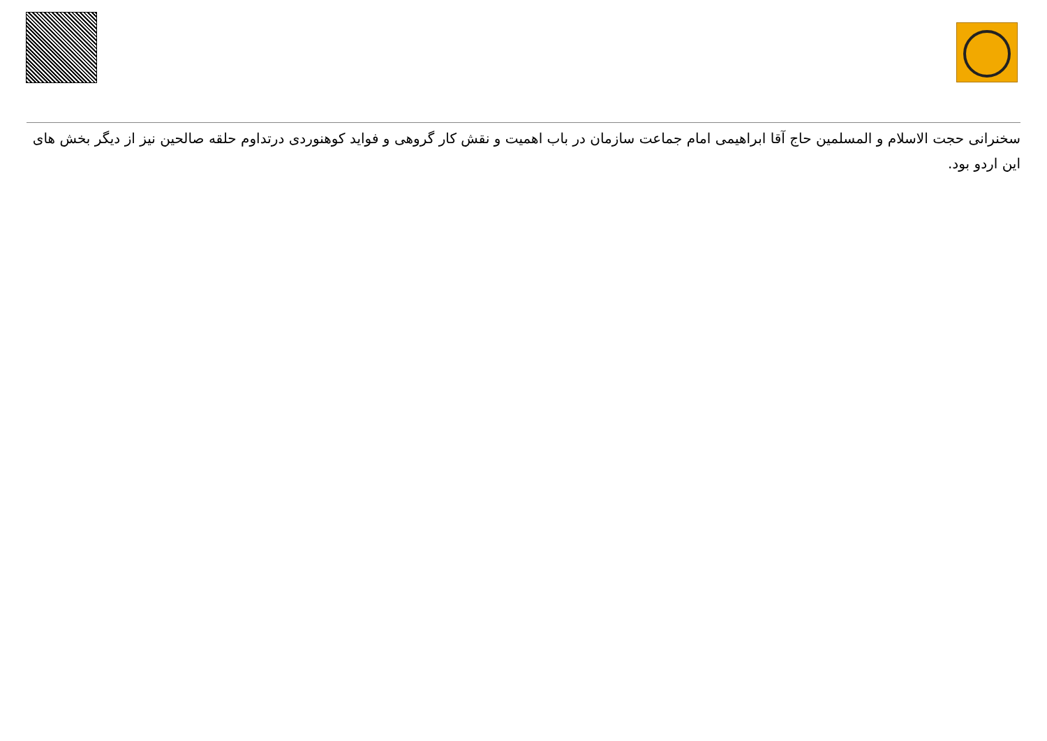سخنرانی حجت الاسلام و المسلمین حاج آقا ابراهیمی امام جماعت سازمان در باب اهمیت و نقش کار گروهی و فواید کوهنوردی درتداوم حلقه صالحین نیز از دیگر بخش های این اردو بود.